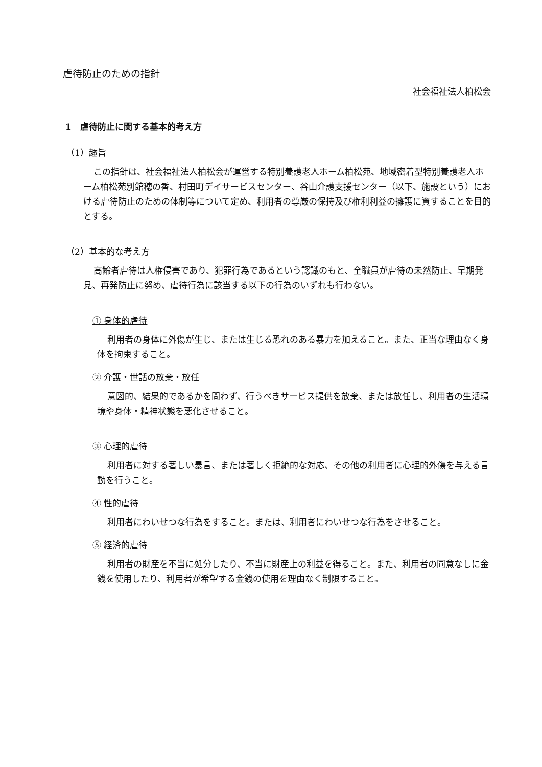虐待防止のための指針
社会福祉法人柏松会
1　虐待防止に関する基本的考え方
（1）趣旨
この指針は、社会福祉法人柏松会が運営する特別養護老人ホーム柏松苑、地域密着型特別養護老人ホーム柏松苑別館穂の香、村田町デイサービスセンター、谷山介護支援センター（以下、施設という）における虐待防止のための体制等について定め、利用者の尊厳の保持及び権利利益の擁護に資することを目的とする。
（2）基本的な考え方
高齢者虐待は人権侵害であり、犯罪行為であるという認識のもと、全職員が虐待の未然防止、早期発見、再発防止に努め、虐待行為に該当する以下の行為のいずれも行わない。
① 身体的虐待
利用者の身体に外傷が生じ、または生じる恐れのある暴力を加えること。また、正当な理由なく身体を拘束すること。
② 介護・世話の放棄・放任
意図的、結果的であるかを問わず、行うべきサービス提供を放棄、または放任し、利用者の生活環境や身体・精神状態を悪化させること。
③ 心理的虐待
利用者に対する著しい暴言、または著しく拒絶的な対応、その他の利用者に心理的外傷を与える言動を行うこと。
④ 性的虐待
利用者にわいせつな行為をすること。または、利用者にわいせつな行為をさせること。
⑤ 経済的虐待
利用者の財産を不当に処分したり、不当に財産上の利益を得ること。また、利用者の同意なしに金銭を使用したり、利用者が希望する金銭の使用を理由なく制限すること。